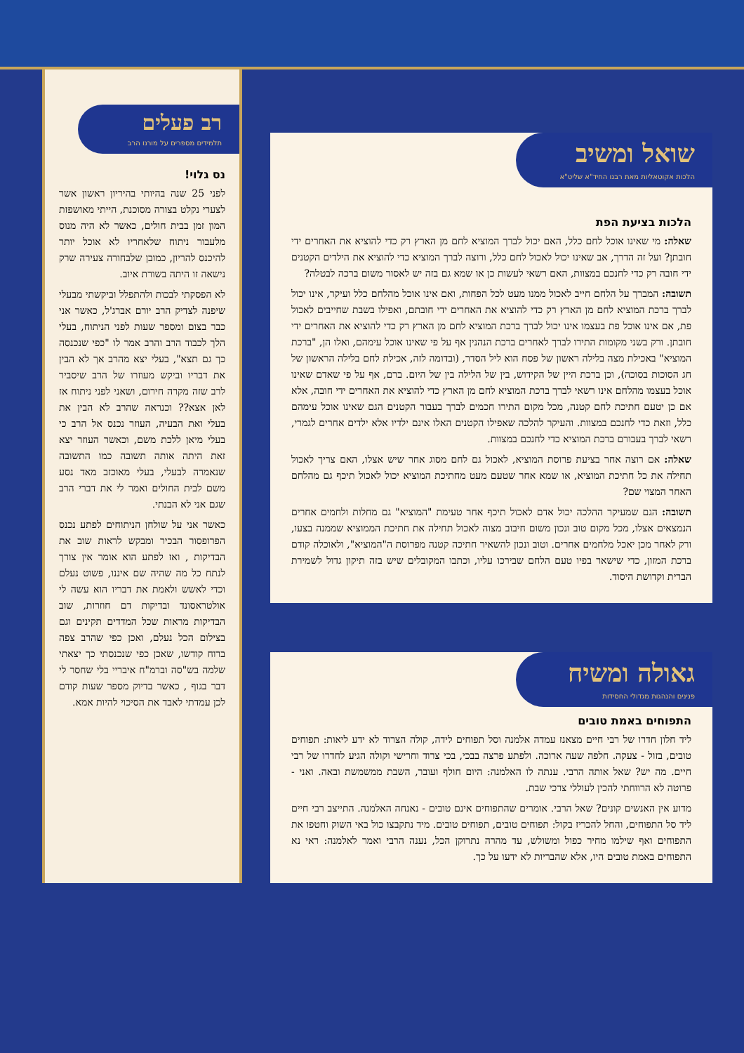שואל ומשיב
הלכות אקוטאליות מאת רבנו החיד"א שליט"א
הלכות בציעת הפת
שאלה: מי שאינו אוכל לחם כלל, האם יכול לברך המוציא לחם מן הארץ רק כדי להוציא את האחרים ידי חובתן? ועל זה הדרך, אב שאינו יכול לאכול לחם כלל, ורוצה לברך המוציא כדי להוציא את הילדים הקטנים ידי חובה רק כדי לחנכם במצוות, האם רשאי לעשות כן או שמא גם בזה יש לאסור משום ברכה לבטלה?
תשובה: המברך על הלחם חייב לאכול ממנו מעט לכל הפחות, ואם אינו אוכל מהלחם כלל ועיקר, אינו יכול לברך ברכת המוציא לחם מן הארץ רק כדי להוציא את האחרים ידי חובתם, ואפילו בשבת שחייבים לאכול פת, אם אינו אוכל פת בעצמו אינו יכול לברך ברכת המוציא לחם מן הארץ רק כדי להוציא את האחרים ידי חובתן. ורק בשני מקומות התירו לברך לאחרים ברכת הנהנין אף על פי שאינו אוכל עימהם, ואלו הן, "ברכת המוציא" באכילת מצה בלילה ראשון של פסח הוא ליל הסדר, (ובדומה לזה, אכילת לחם בלילה הראשון של חג הסוכות בסוכה), וכן ברכת היין של הקידוש, בין של הלילה בין של היום. ברם, אף על פי שאדם שאינו אוכל בעצמו מהלחם אינו רשאי לברך ברכת המוציא לחם מן הארץ כדי להוציא את האחרים ידי חובה, אלא אם כן יטעם חתיכת לחם קטנה, מכל מקום התירו חכמים לברך בעבור הקטנים הגם שאינו אוכל עימהם כלל, וזאת כדי לחנכם במצוות. והעיקר להלכה שאפילו הקטנים האלו אינם ילדיו אלא ילדים אחרים לגמרי, רשאי לברך בעבורם ברכת המוציא כדי לחנכם במצוות.
שאלה: אם רוצה אחר בציעת פרוסת המוציא, לאכול גם לחם מסוג אחר שיש אצלו, האם צריך לאכול תחילה את כל חתיכת המוציא, או שמא אחר שטעם מעט מחתיכת המוציא יכול לאכול תיכף גם מהלחם האחר המצוי שם?
תשובה: הגם שמעיקר ההלכה יכול אדם לאכול תיכף אחר טעימת "המוציא" גם מחלות ולחמים אחרים הנמצאים אצלו, מכל מקום טוב ונכון משום חיבוב מצוה לאכול תחילה את חתיכת הממוציא שממנה בצעו, ורק לאחר מכן יאכל מלחמים אחרים. וטוב ונכון להשאיר חתיכה קטנה מפרוסת ה"המוציא", ולאוכלה קודם ברכת המזון, כדי שישאר בפיו טעם הלחם שבירכו עליו, וכתבו המקובלים שיש בזה תיקון גדול לשמירת הברית וקדושת היסוד.
גאולה ומשיח
פנינים והנהגות מגדולי החסידות
התפוחים באמת טובים
ליד חלון חדרו של רבי חיים מצאנז עמדה אלמנה וסל תפוחים לידה, קולה הצרוד לא ידע ליאות: תפוחים טובים, בזול - צעקה. חלפה שעה ארוכה. ולפתע פרצה בבכי, בכי צרוד וחרישי וקולה הגיע לחדרו של רבי חיים. מה יש? שאל אותה הרבי. ענתה לו האלמנה: היום חולף ועובר, השבת ממשמשת ובאה. ואני - פרוטה לא הרווחתי להכין לעוללי צרכי שבת.
מדוע אין האנשים קונים? שאל הרבי. אומרים שהתפוחים אינם טובים - נאנחה האלמנה. התייצב רבי חיים ליד סל התפוחים, והחל להכריז בקול: תפוחים טובים, תפוחים טובים. מיד נתקבצו כול באי השוק וחטפו את התפוחים ואף שילמו מחיר כפול ומשולש, עד מהרה נתרוקן הכל, נענה הרבי ואמר לאלמנה: ראי נא התפוחים באמת טובים היו, אלא שהבריות לא ידעו על כך.
רב פעלים
תלמידים מספרים על מורנו הרב
נס גלוי!
לפני 25 שנה בהיותי בהיריון ראשון אשר לצערי נקלט בצורה מסוכנת, הייתי מאושפזת המון זמן בבית חולים, כאשר לא היה מנוס מלעבור ניתוח שלאחריו לא אוכל יותר להיכנס להריון, כמובן שלבחורה צעירה שרק נישאה זו היתה בשורת איוב.
לא הפסקתי לבכות ולהתפלל וביקשתי מבעלי שיפנה לצדיק הרב יורם אברג'ל, כאשר אני כבר בצום ומספר שעות לפני הניתוח, בעלי הלך לכבוד הרב והרב אמר לו "כפי שנכנסה כך גם תצא", בעלי יצא מהרב אך לא הבין את דבריו וביקש מעוזרו של הרב שיסביר לרב שזה מקרה חירום, ושאני לפני ניתוח אז לאן אצא?? וכנראה שהרב לא הבין את בעלי ואת הבעיה, העוזר נכנס אל הרב כי בעלי מיאן ללכת משם, וכאשר העוזר יצא זאת היתה אותה תשובה כמו התשובה שנאמרה לבעלי, בעלי מאוכזב מאד נסע משם לבית החולים ואמר לי את דברי הרב שגם אני לא הבנתי.
כאשר אני על שולחן הניתוחים לפתע נכנס הפרופסור הבכיר ומבקש לראות שוב את הבדיקות , ואז לפתע הוא אומר אין צורך לנתח כל מה שהיה שם איננו, פשוט נעלם וכדי לאשש ולאמת את דבריו הוא עשה לי אולטראסונד ובדיקות דם חוזרות, שוב הבדיקות מראות שכל המדדים תקינים וגם בצילום הכל נעלם, ואכן כפי שהרב צפה ברוח קודשו, שאכן כפי שנכנסתי כך יצאתי שלמה בש"סה וברמ"ח איבריי בלי שחסר לי דבר בגוף , כאשר בדיוק מספר שעות קודם לכן עמדתי לאבד את הסיכוי להיות אמא.